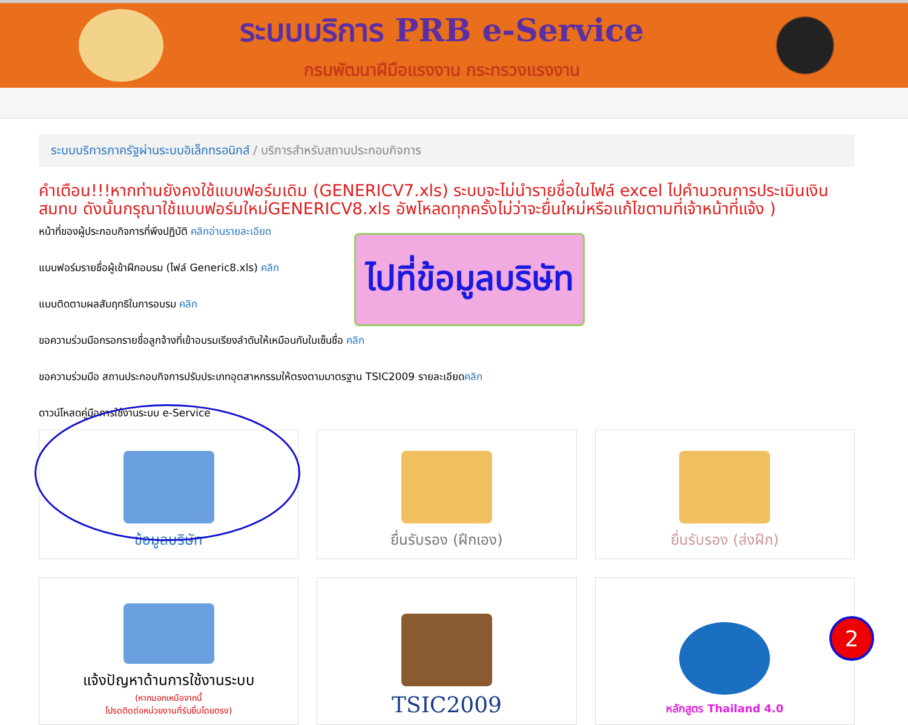ระบบบริการ PRB e-Service
กรมพัฒนาฝีมือแรงงาน กระทรวงแรงงาน
ระบบบริการภาครัฐผ่านระบบอิเล็กทรอนิกส์ / บริการสำหรับสถานประกอบกิจการ
คำเตือน!!!หากท่านยังคงใช้แบบฟอร์มเดิม (GENERICV7.xls) ระบบจะไม่นำรายชื่อในไฟล์ excel ไปคำนวณการประเมินเงินสมทบ ดังนั้นกรุณาใช้แบบฟอร์มใหม่GENERICV8.xls อัพโหลดทุกครั้งไม่ว่าจะยื่นใหม่หรือแก้ไขตามที่เจ้าหน้าที่แจ้ง )
หน้าที่ของผู้ประกอบกิจการที่พึงปฏิบัติ คลิกอ่านรายละเอียด
แบบฟอร์มรายชื่อผู้เข้าฝึกอบรม (ไฟล์ Generic8.xls) คลิก
แบบติดตามผลสัมฤทธิในการอบรม คลิก
ขอความร่วมมือกรอกรายชื่อลูกจ้างที่เข้าอบรมเรียงลำดับให้เหมือนกับใบเซ็นชื่อ คลิก
ขอความร่วมมือ สถานประกอบกิจการปรับประเภทอุตสาหกรรมให้ตรงตามมาตรฐาน TSIC2009 รายละเอียดคลิก
ดาวน์โหลดคู่มือการใช้งานระบบ e-Service
ข้อมูลบริษัท
ยื่นรับรอง (ฝึกเอง)
ยื่นรับรอง (ส่งฝึก)
แจ้งปัญหาด้านการใช้งานระบบ
(หากนอกเหนือจากนี้
โปรดติดต่อหน่วยงานที่รับยื่นโดยตรง)
TSIC2009
หลักสูตร Thailand 4.0
ไปที่ข้อมูลบริษัท
2